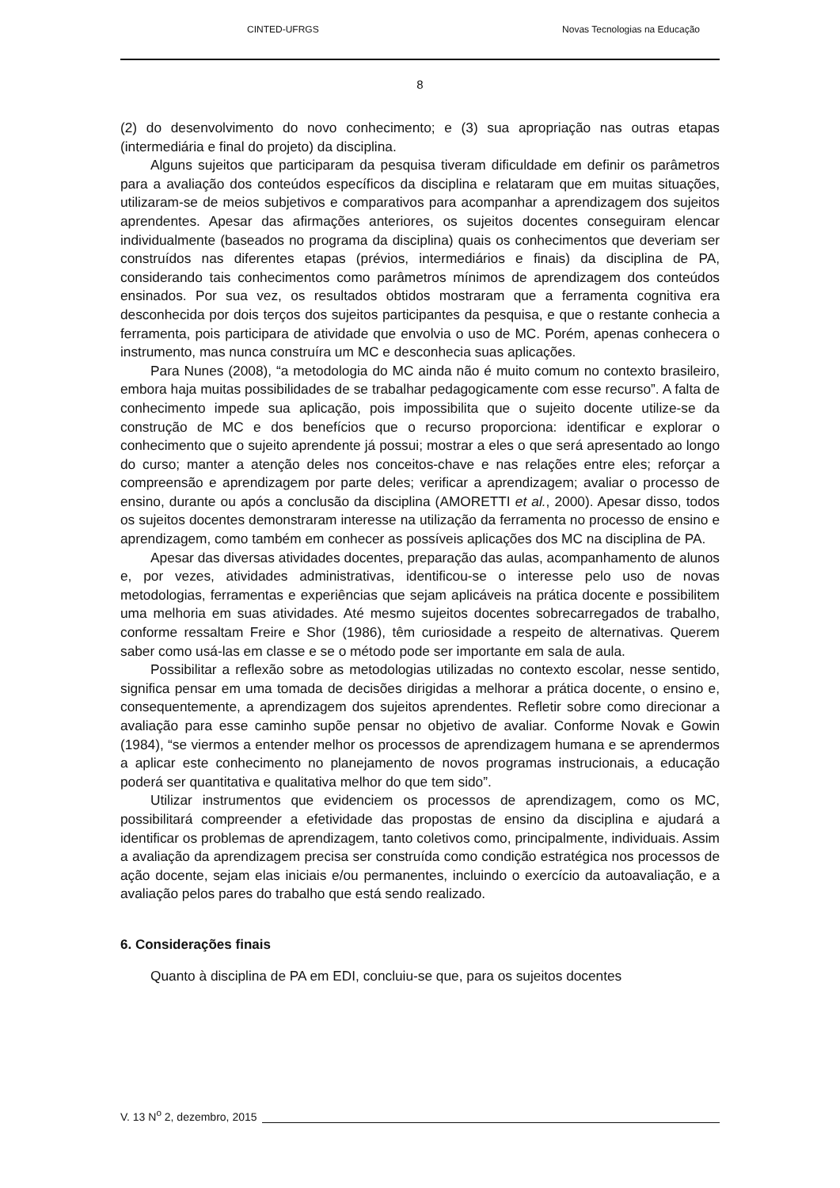CINTED-UFRGS Novas Tecnologias na Educação
8
(2) do desenvolvimento do novo conhecimento; e (3) sua apropriação nas outras etapas (intermediária e final do projeto) da disciplina.
Alguns sujeitos que participaram da pesquisa tiveram dificuldade em definir os parâmetros para a avaliação dos conteúdos específicos da disciplina e relataram que em muitas situações, utilizaram-se de meios subjetivos e comparativos para acompanhar a aprendizagem dos sujeitos aprendentes. Apesar das afirmações anteriores, os sujeitos docentes conseguiram elencar individualmente (baseados no programa da disciplina) quais os conhecimentos que deveriam ser construídos nas diferentes etapas (prévios, intermediários e finais) da disciplina de PA, considerando tais conhecimentos como parâmetros mínimos de aprendizagem dos conteúdos ensinados. Por sua vez, os resultados obtidos mostraram que a ferramenta cognitiva era desconhecida por dois terços dos sujeitos participantes da pesquisa, e que o restante conhecia a ferramenta, pois participara de atividade que envolvia o uso de MC. Porém, apenas conhecera o instrumento, mas nunca construíra um MC e desconhecia suas aplicações.
Para Nunes (2008), “a metodologia do MC ainda não é muito comum no contexto brasileiro, embora haja muitas possibilidades de se trabalhar pedagogicamente com esse recurso”. A falta de conhecimento impede sua aplicação, pois impossibilita que o sujeito docente utilize-se da construção de MC e dos benefícios que o recurso proporciona: identificar e explorar o conhecimento que o sujeito aprendente já possui; mostrar a eles o que será apresentado ao longo do curso; manter a atenção deles nos conceitos-chave e nas relações entre eles; reforçar a compreensão e aprendizagem por parte deles; verificar a aprendizagem; avaliar o processo de ensino, durante ou após a conclusão da disciplina (AMORETTI et al., 2000). Apesar disso, todos os sujeitos docentes demonstraram interesse na utilização da ferramenta no processo de ensino e aprendizagem, como também em conhecer as possíveis aplicações dos MC na disciplina de PA.
Apesar das diversas atividades docentes, preparação das aulas, acompanhamento de alunos e, por vezes, atividades administrativas, identificou-se o interesse pelo uso de novas metodologias, ferramentas e experiências que sejam aplicáveis na prática docente e possibilitem uma melhoria em suas atividades. Até mesmo sujeitos docentes sobrecarregados de trabalho, conforme ressaltam Freire e Shor (1986), têm curiosidade a respeito de alternativas. Querem saber como usá-las em classe e se o método pode ser importante em sala de aula.
Possibilitar a reflexão sobre as metodologias utilizadas no contexto escolar, nesse sentido, significa pensar em uma tomada de decisões dirigidas a melhorar a prática docente, o ensino e, consequentemente, a aprendizagem dos sujeitos aprendentes. Refletir sobre como direcionar a avaliação para esse caminho supõe pensar no objetivo de avaliar. Conforme Novak e Gowin (1984), “se viermos a entender melhor os processos de aprendizagem humana e se aprendermos a aplicar este conhecimento no planejamento de novos programas instrucionais, a educação poderá ser quantitativa e qualitativa melhor do que tem sido”.
Utilizar instrumentos que evidenciem os processos de aprendizagem, como os MC, possibilitará compreender a efetividade das propostas de ensino da disciplina e ajudará a identificar os problemas de aprendizagem, tanto coletivos como, principalmente, individuais. Assim a avaliação da aprendizagem precisa ser construída como condição estratégica nos processos de ação docente, sejam elas iniciais e/ou permanentes, incluindo o exercício da autoavaliação, e a avaliação pelos pares do trabalho que está sendo realizado.
6. Considerações finais
Quanto à disciplina de PA em EDI, concluiu-se que, para os sujeitos docentes
V. 13 N<sup>o</sup> 2, dezembro, 2015